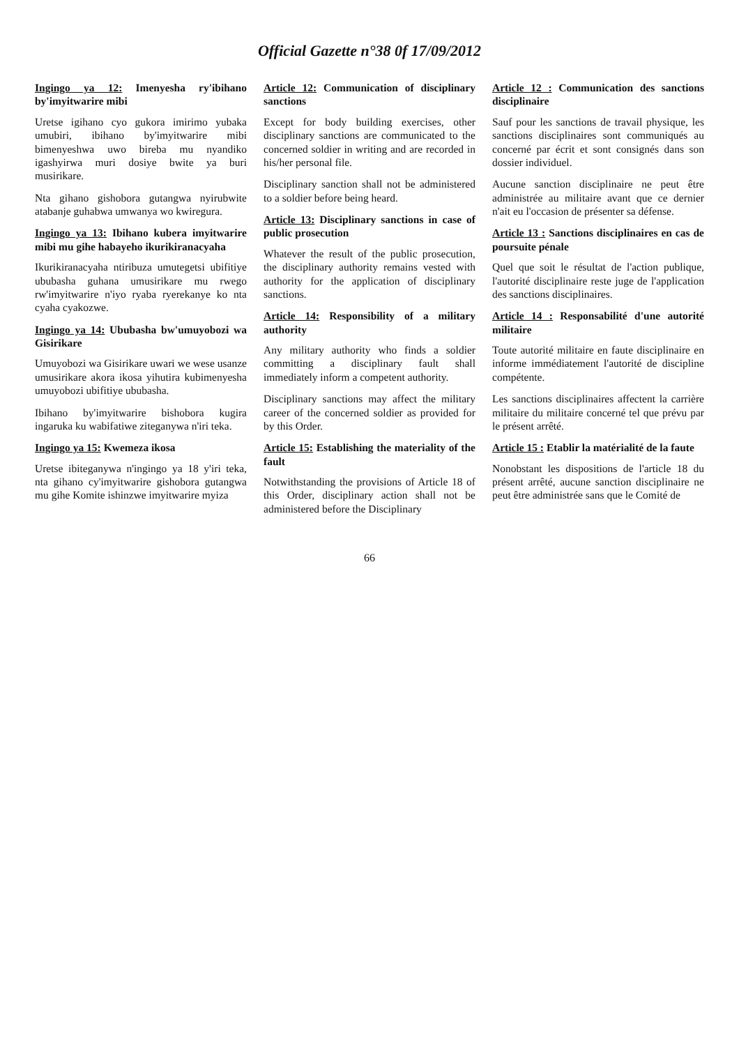Official Gazette n°38 0f 17/09/2012
Ingingo ya 12: Imenyesha ry'ibihano by'imyitwarire mibi
Uretse igihano cyo gukora imirimo yubaka umubiri, ibihano by'imyitwarire mibi bimenyeshwa uwo bireba mu nyandiko igashyirwa muri dosiye bwite ya buri musirikare.
Nta gihano gishobora gutangwa nyirubwite atabanje guhabwa umwanya wo kwiregura.
Ingingo ya 13: Ibihano kubera imyitwarire mibi mu gihe habayeho ikurikiranacyaha
Ikurikiranacyaha ntiribuza umutegetsi ubifitiye ububasha guhana umusirikare mu rwego rw'imyitwarire n'iyo ryaba ryerekanye ko nta cyaha cyakozwe.
Ingingo ya 14: Ububasha bw'umuyobozi wa Gisirikare
Umuyobozi wa Gisirikare uwari we wese usanze umusirikare akora ikosa yihutira kubimenyesha umuyobozi ubifitiye ububasha.
Ibihano by'imyitwarire bishobora kugira ingaruka ku wabifatiwe ziteganywa n'iri teka.
Ingingo ya 15: Kwemeza ikosa
Uretse ibiteganywa n'ingingo ya 18 y'iri teka, nta gihano cy'imyitwarire gishobora gutangwa mu gihe Komite ishinzwe imyitwarire myiza
Article 12: Communication of disciplinary sanctions
Except for body building exercises, other disciplinary sanctions are communicated to the concerned soldier in writing and are recorded in his/her personal file.
Disciplinary sanction shall not be administered to a soldier before being heard.
Article 13: Disciplinary sanctions in case of public prosecution
Whatever the result of the public prosecution, the disciplinary authority remains vested with authority for the application of disciplinary sanctions.
Article 14: Responsibility of a military authority
Any military authority who finds a soldier committing a disciplinary fault shall immediately inform a competent authority.
Disciplinary sanctions may affect the military career of the concerned soldier as provided for by this Order.
Article 15: Establishing the materiality of the fault
Notwithstanding the provisions of Article 18 of this Order, disciplinary action shall not be administered before the Disciplinary
Article 12 : Communication des sanctions disciplinaire
Sauf pour les sanctions de travail physique, les sanctions disciplinaires sont communiqués au concerné par écrit et sont consignés dans son dossier individuel.
Aucune sanction disciplinaire ne peut être administrée au militaire avant que ce dernier n'ait eu l'occasion de présenter sa défense.
Article 13 : Sanctions disciplinaires en cas de poursuite pénale
Quel que soit le résultat de l'action publique, l'autorité disciplinaire reste juge de l'application des sanctions disciplinaires.
Article 14 : Responsabilité d'une autorité militaire
Toute autorité militaire en faute disciplinaire en informe immédiatement l'autorité de discipline compétente.
Les sanctions disciplinaires affectent la carrière militaire du militaire concerné tel que prévu par le présent arrêté.
Article 15 : Etablir la matérialité de la faute
Nonobstant les dispositions de l'article 18 du présent arrêté, aucune sanction disciplinaire ne peut être administrée sans que le Comité de
66